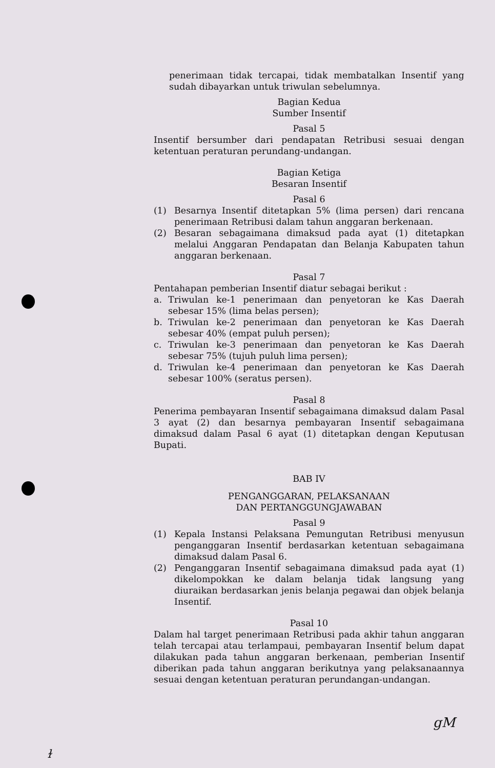penerimaan tidak tercapai, tidak membatalkan Insentif yang sudah dibayarkan untuk triwulan sebelumnya.
Bagian Kedua
Sumber Insentif
Pasal 5
Insentif bersumber dari pendapatan Retribusi sesuai dengan ketentuan peraturan perundang-undangan.
Bagian Ketiga
Besaran Insentif
Pasal 6
(1) Besarnya Insentif ditetapkan 5% (lima persen) dari rencana penerimaan Retribusi dalam tahun anggaran berkenaan.
(2) Besaran sebagaimana dimaksud pada ayat (1) ditetapkan melalui Anggaran Pendapatan dan Belanja Kabupaten tahun anggaran berkenaan.
Pasal 7
Pentahapan pemberian Insentif diatur sebagai berikut :
a. Triwulan ke-1 penerimaan dan penyetoran ke Kas Daerah sebesar 15% (lima belas persen);
b. Triwulan ke-2 penerimaan dan penyetoran ke Kas Daerah sebesar 40% (empat puluh persen);
c. Triwulan ke-3 penerimaan dan penyetoran ke Kas Daerah sebesar 75% (tujuh puluh lima persen);
d. Triwulan ke-4 penerimaan dan penyetoran ke Kas Daerah sebesar 100% (seratus persen).
Pasal 8
Penerima pembayaran Insentif sebagaimana dimaksud dalam Pasal 3 ayat (2) dan besarnya pembayaran Insentif sebagaimana dimaksud dalam Pasal 6 ayat (1) ditetapkan dengan Keputusan Bupati.
BAB IV
PENGANGGARAN, PELAKSANAAN
DAN PERTANGGUNGJAWABAN
Pasal 9
(1) Kepala Instansi Pelaksana Pemungutan Retribusi menyusun penganggaran Insentif berdasarkan ketentuan sebagaimana dimaksud dalam Pasal 6.
(2) Penganggaran Insentif sebagaimana dimaksud pada ayat (1) dikelompokkan ke dalam belanja tidak langsung yang diuraikan berdasarkan jenis belanja pegawai dan objek belanja Insentif.
Pasal 10
Dalam hal target penerimaan Retribusi pada akhir tahun anggaran telah tercapai atau terlampaui, pembayaran Insentif belum dapat dilakukan pada tahun anggaran berkenaan, pemberian Insentif diberikan pada tahun anggaran berikutnya yang pelaksanaannya sesuai dengan ketentuan peraturan perundangan-undangan.
gM
ɫ